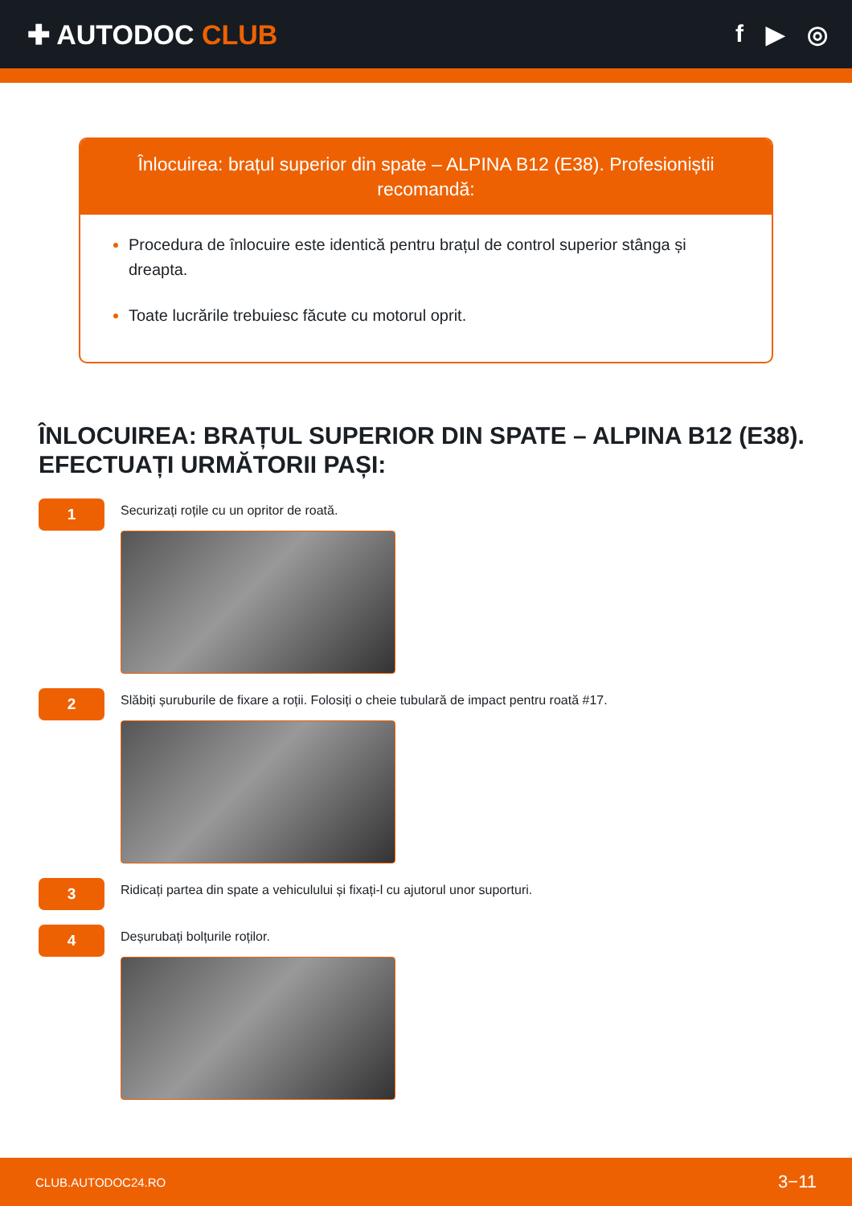✚ AUTODOC CLUB f ▶ ◎
Înlocuirea: brațul superior din spate – ALPINA B12 (E38). Profesioniștii recomandă:
Procedura de înlocuire este identică pentru brațul de control superior stânga și dreapta.
Toate lucrările trebuiesc făcute cu motorul oprit.
ÎNLOCUIREA: BRAȚUL SUPERIOR DIN SPATE – ALPINA B12 (E38). EFECTUAȚI URMĂTORII PAȘI:
1
Securizați roțile cu un opritor de roată.
2
Slăbiți șuruburile de fixare a roții. Folosiți o cheie tubulară de impact pentru roată #17.
3
Ridicați partea din spate a vehiculului și fixați-l cu ajutorul unor suporturi.
4
Deșurubați bolțurile roților.
CLUB.AUTODOC24.RO 3−11